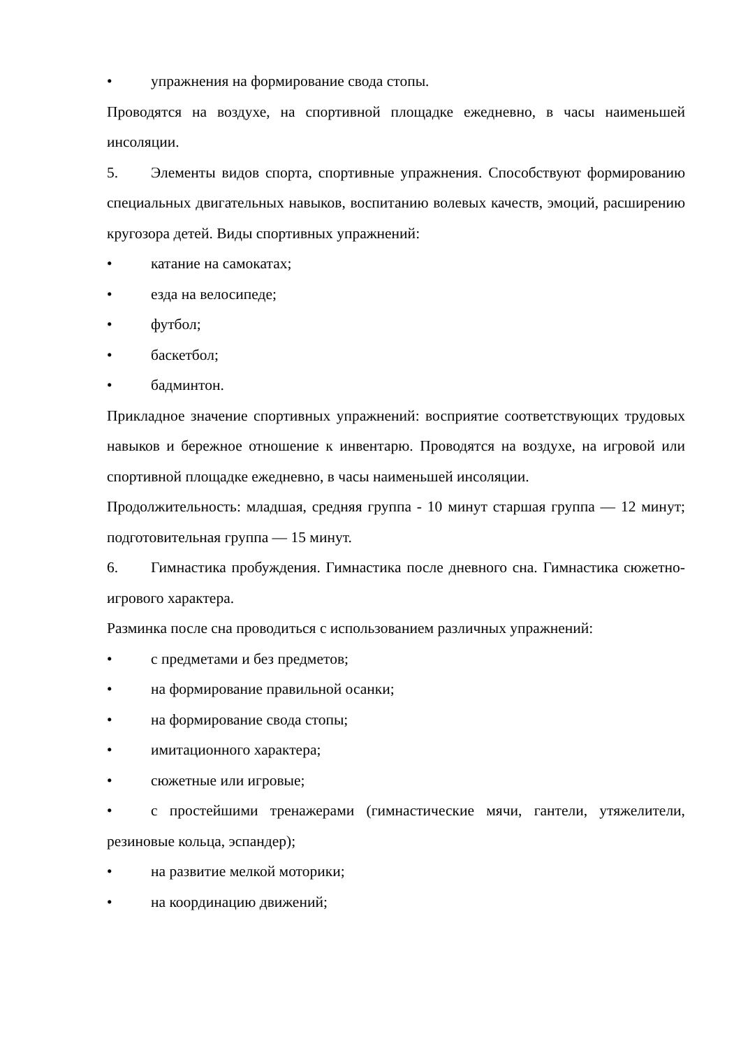• упражнения на формирование свода стопы.
Проводятся на воздухе, на спортивной площадке ежедневно, в часы наименьшей инсоляции.
5. Элементы видов спорта, спортивные упражнения. Способствуют формированию специальных двигательных навыков, воспитанию волевых качеств, эмоций, расширению кругозора детей. Виды спортивных упражнений:
• катание на самокатах;
• езда на велосипеде;
• футбол;
• баскетбол;
• бадминтон.
Прикладное значение спортивных упражнений: восприятие соответствующих трудовых навыков и бережное отношение к инвентарю. Проводятся на воздухе, на игровой или спортивной площадке ежедневно, в часы наименьшей инсоляции.
Продолжительность: младшая, средняя группа - 10 минут старшая группа — 12 минут; подготовительная группа — 15 минут.
6. Гимнастика пробуждения. Гимнастика после дневного сна. Гимнастика сюжетно-игрового характера.
Разминка после сна проводиться с использованием различных упражнений:
• с предметами и без предметов;
• на формирование правильной осанки;
• на формирование свода стопы;
• имитационного характера;
• сюжетные или игровые;
• с простейшими тренажерами (гимнастические мячи, гантели, утяжелители, резиновые кольца, эспандер);
• на развитие мелкой моторики;
• на координацию движений;